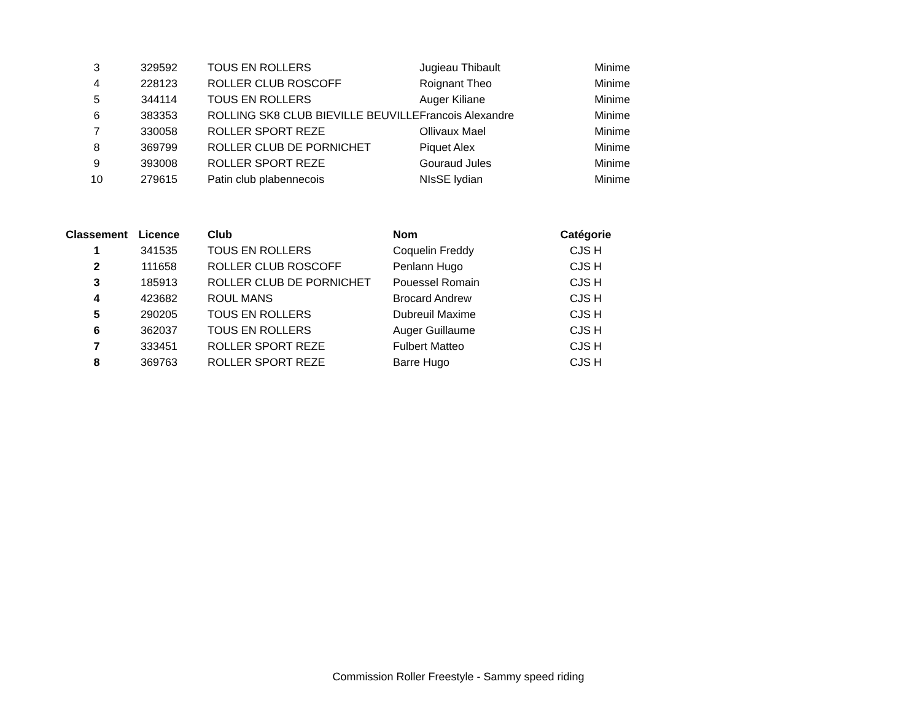| 3 | 329592 | TOUS EN ROLLERS | Jugieau Thibault | Minime |
| 4 | 228123 | ROLLER CLUB ROSCOFF | Roignant Theo | Minime |
| 5 | 344114 | TOUS EN ROLLERS | Auger Kiliane | Minime |
| 6 | 383353 | ROLLING SK8 CLUB BIEVILLE BEUVILLE | Francois Alexandre | Minime |
| 7 | 330058 | ROLLER SPORT REZE | Ollivaux Mael | Minime |
| 8 | 369799 | ROLLER CLUB DE PORNICHET | Piquet Alex | Minime |
| 9 | 393008 | ROLLER SPORT REZE | Gouraud Jules | Minime |
| 10 | 279615 | Patin club plabennecois | NIsSE lydian | Minime |
| Classement | Licence | Club | Nom | Catégorie |
| --- | --- | --- | --- | --- |
| 1 | 341535 | TOUS EN ROLLERS | Coquelin Freddy | CJS H |
| 2 | 111658 | ROLLER CLUB ROSCOFF | Penlann Hugo | CJS H |
| 3 | 185913 | ROLLER CLUB DE PORNICHET | Pouessel Romain | CJS H |
| 4 | 423682 | ROUL MANS | Brocard Andrew | CJS H |
| 5 | 290205 | TOUS EN ROLLERS | Dubreuil Maxime | CJS H |
| 6 | 362037 | TOUS EN ROLLERS | Auger Guillaume | CJS H |
| 7 | 333451 | ROLLER SPORT REZE | Fulbert Matteo | CJS H |
| 8 | 369763 | ROLLER SPORT REZE | Barre Hugo | CJS H |
Commission Roller Freestyle - Sammy speed riding